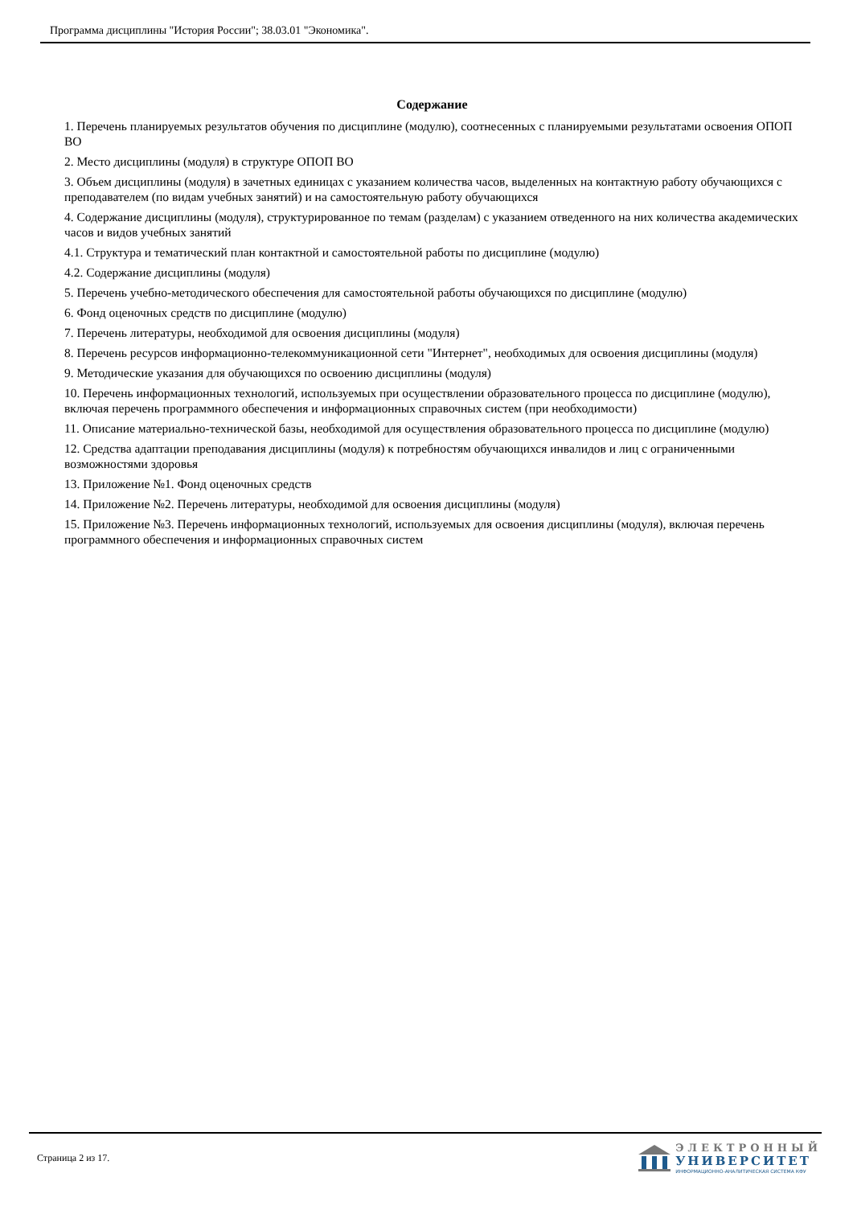Программа дисциплины "История России"; 38.03.01 "Экономика".
Содержание
1. Перечень планируемых результатов обучения по дисциплине (модулю), соотнесенных с планируемыми результатами освоения ОПОП ВО
2. Место дисциплины (модуля) в структуре ОПОП ВО
3. Объем дисциплины (модуля) в зачетных единицах с указанием количества часов, выделенных на контактную работу обучающихся с преподавателем (по видам учебных занятий) и на самостоятельную работу обучающихся
4. Содержание дисциплины (модуля), структурированное по темам (разделам) с указанием отведенного на них количества академических часов и видов учебных занятий
4.1. Структура и тематический план контактной и самостоятельной работы по дисциплине (модулю)
4.2. Содержание дисциплины (модуля)
5. Перечень учебно-методического обеспечения для самостоятельной работы обучающихся по дисциплине (модулю)
6. Фонд оценочных средств по дисциплине (модулю)
7. Перечень литературы, необходимой для освоения дисциплины (модуля)
8. Перечень ресурсов информационно-телекоммуникационной сети "Интернет", необходимых для освоения дисциплины (модуля)
9. Методические указания для обучающихся по освоению дисциплины (модуля)
10. Перечень информационных технологий, используемых при осуществлении образовательного процесса по дисциплине (модулю), включая перечень программного обеспечения и информационных справочных систем (при необходимости)
11. Описание материально-технической базы, необходимой для осуществления образовательного процесса по дисциплине (модулю)
12. Средства адаптации преподавания дисциплины (модуля) к потребностям обучающихся инвалидов и лиц с ограниченными возможностями здоровья
13. Приложение №1. Фонд оценочных средств
14. Приложение №2. Перечень литературы, необходимой для освоения дисциплины (модуля)
15. Приложение №3. Перечень информационных технологий, используемых для освоения дисциплины (модуля), включая перечень программного обеспечения и информационных справочных систем
Страница 2 из 17.
ЭЛЕКТРОННЫЙ
УНИВЕРСИТЕТ
ИНФОРМАЦИОННО-АНАЛИТИЧЕСКАЯ СИСТЕМА КФУ